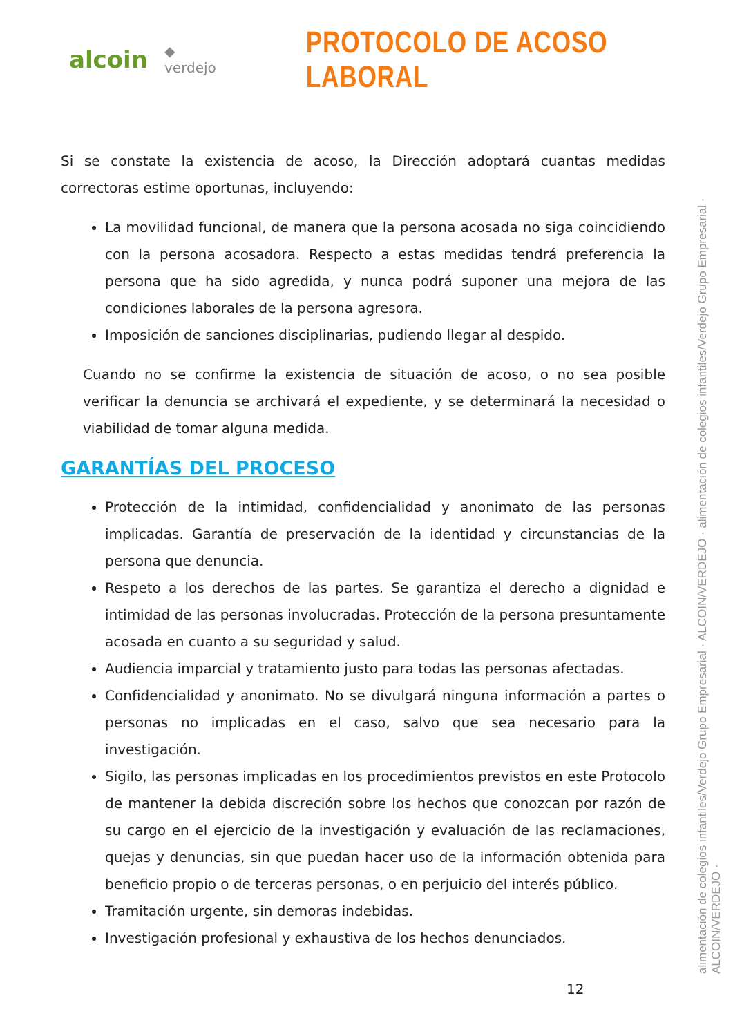alcoin ◆ verdejo
PROTOCOLO DE ACOSO LABORAL
Si se constate la existencia de acoso, la Dirección adoptará cuantas medidas correctoras estime oportunas, incluyendo:
La movilidad funcional, de manera que la persona acosada no siga coincidiendo con la persona acosadora. Respecto a estas medidas tendrá preferencia la persona que ha sido agredida, y nunca podrá suponer una mejora de las condiciones laborales de la persona agresora.
Imposición de sanciones disciplinarias, pudiendo llegar al despido.
Cuando no se confirme la existencia de situación de acoso, o no sea posible verificar la denuncia se archivará el expediente, y se determinará la necesidad o viabilidad de tomar alguna medida.
GARANTÍAS DEL PROCESO
Protección de la intimidad, confidencialidad y anonimato de las personas implicadas. Garantía de preservación de la identidad y circunstancias de la persona que denuncia.
Respeto a los derechos de las partes. Se garantiza el derecho a dignidad e intimidad de las personas involucradas. Protección de la persona presuntamente acosada en cuanto a su seguridad y salud.
Audiencia imparcial y tratamiento justo para todas las personas afectadas.
Confidencialidad y anonimato. No se divulgará ninguna información a partes o personas no implicadas en el caso, salvo que sea necesario para la investigación.
Sigilo, las personas implicadas en los procedimientos previstos en este Protocolo de mantener la debida discreción sobre los hechos que conozcan por razón de su cargo en el ejercicio de la investigación y evaluación de las reclamaciones, quejas y denuncias, sin que puedan hacer uso de la información obtenida para beneficio propio o de terceras personas, o en perjuicio del interés público.
Tramitación urgente, sin demoras indebidas.
Investigación profesional y exhaustiva de los hechos denunciados.
alimentación de colegios infantiles/Verdejo Grupo Empresarial · ALCOIN/VERDEJO · alimentación de colegios infantiles/Verdejo Grupo Empresarial · ALCOIN/VERDEJO ·
12